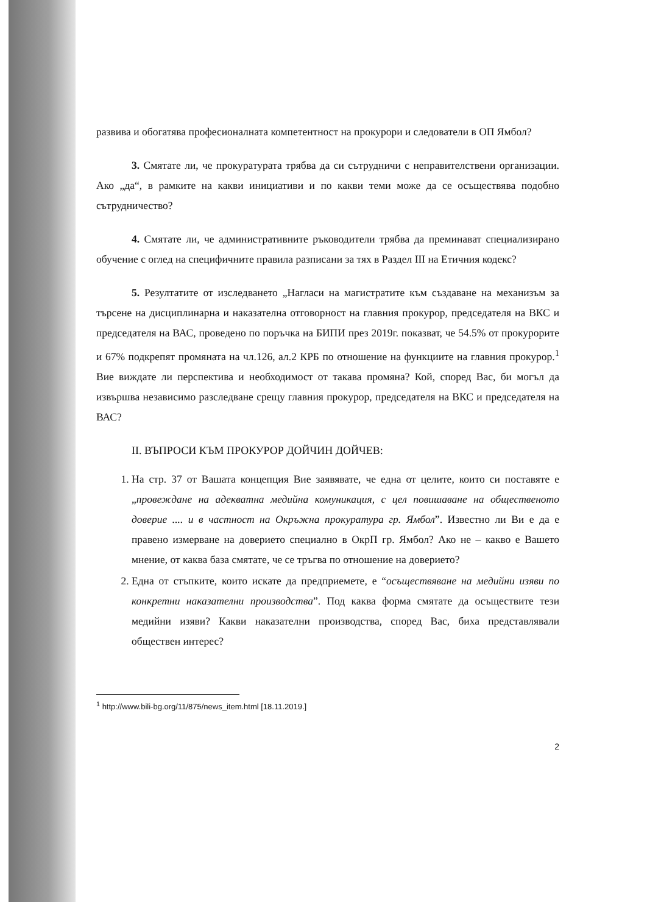развива и обогатява професионалната компетентност на прокурори и следователи в ОП Ямбол?
3. Смятате ли, че прокуратурата трябва да си сътрудничи с неправителствени организации. Ако „да“, в рамките на какви инициативи и по какви теми може да се осъществява подобно сътрудничество?
4. Смятате ли, че административните ръководители трябва да преминават специализирано обучение с оглед на специфичните правила разписани за тях в Раздел III на Етичния кодекс?
5. Резултатите от изследването „Нагласи на магистратите към създаване на механизъм за търсене на дисциплинарна и наказателна отговорност на главния прокурор, председателя на ВКС и председателя на ВАС, проведено по поръчка на БИПИ през 2019г. показват, че 54.5% от прокурорите и 67% подкрепят промяната на чл.126, ал.2 КРБ по отношение на функциите на главния прокурор.<sup>1</sup> Вие виждате ли перспектива и необходимост от такава промяна? Кой, според Вас, би могъл да извършва независимо разследване срещу главния прокурор, председателя на ВКС и председателя на ВАС?
II. ВЪПРОСИ КЪМ ПРОКУРОР ДОЙЧИН ДОЙЧЕВ:
1. На стр. 37 от Вашата концепция Вие заявявате, че една от целите, които си поставяте е „провеждане на адекватна медийна комуникация, с цел повишаване на общественото доверие .... и в частност на Окръжна прокуратура гр. Ямбол”. Известно ли Ви е да е правено измерване на доверието специално в ОкрП гр. Ямбол? Ако не – какво е Вашето мнение, от каква база смятате, че се тръгва по отношение на доверието?
2. Една от стъпките, които искате да предприемете, е “осъществяване на медийни изяви по конкретни наказателни производства”. Под каква форма смятате да осъществите тези медийни изяви? Какви наказателни производства, според Вас, биха представлявали обществен интерес?
<sup>1</sup> http://www.bili-bg.org/11/875/news_item.html [18.11.2019.]
2